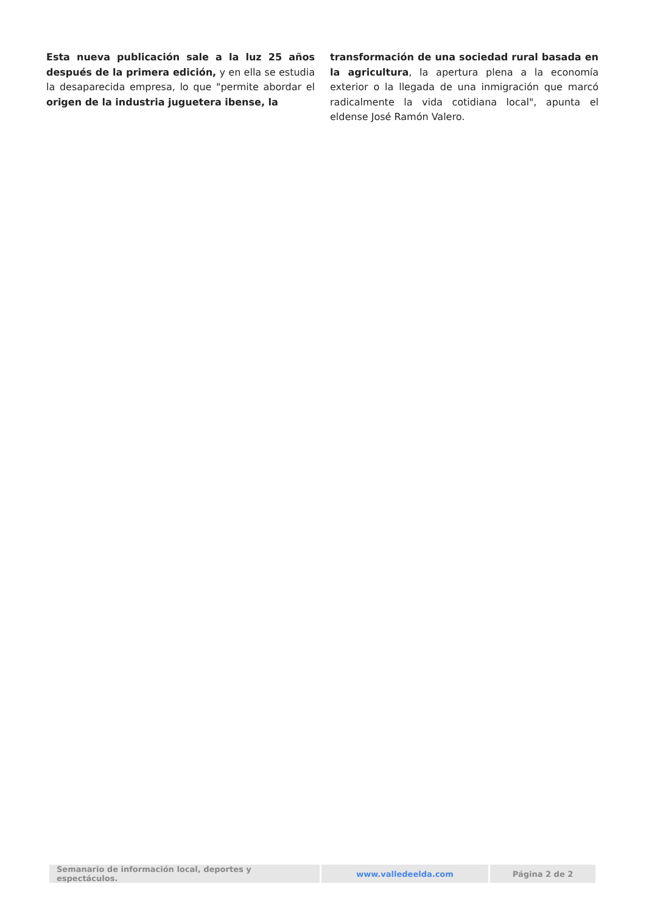Esta nueva publicación sale a la luz 25 años después de la primera edición, y en ella se estudia la desaparecida empresa, lo que "permite abordar el origen de la industria juguetera ibense, la
transformación de una sociedad rural basada en la agricultura, la apertura plena a la economía exterior o la llegada de una inmigración que marcó radicalmente la vida cotidiana local", apunta el eldense José Ramón Valero.
| Semanario de información local, deportes y espectáculos. | www.valledeelda.com | Página 2 de 2 |